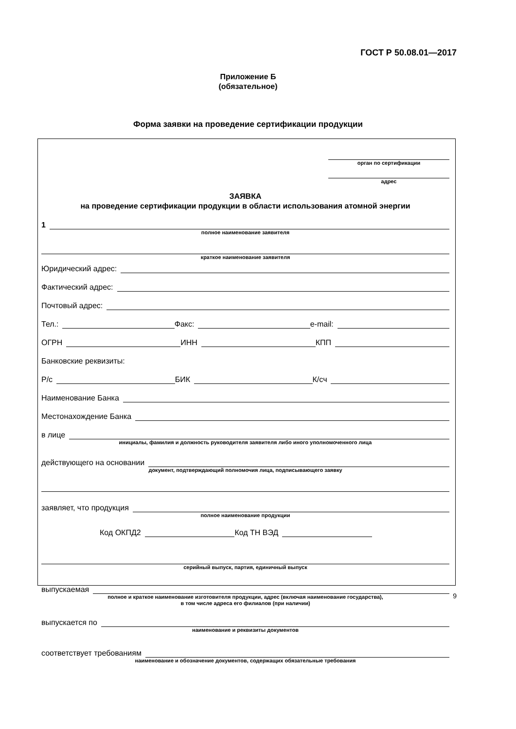ГОСТ Р 50.08.01—2017
Приложение Б
(обязательное)
Форма заявки на проведение сертификации продукции
орган по сертификации
адрес
ЗАЯВКА
на проведение сертификации продукции в области использования атомной энергии
1
полное наименование заявителя
краткое наименование заявителя
Юридический адрес:
Фактический адрес:
Почтовый адрес:
Тел.:
Факс:
e-mail:
ОГРН
ИНН
КПП
Банковские реквизиты:
Р/с
БИК
К/сч
Наименование Банка
Местонахождение Банка
в лице
инициалы, фамилия и должность руководителя заявителя либо иного уполномоченного лица
действующего на основании
документ, подтверждающий полномочия лица, подписывающего заявку
заявляет, что продукция
полное наименование продукции
Код ОКПД2
Код ТН ВЭД
серийный выпуск, партия, единичный выпуск
выпускаемая
полное и краткое наименование изготовителя продукции, адрес (включая наименование государства),
в том числе адреса его филиалов (при наличии)
выпускается по
наименование и реквизиты документов
соответствует требованиям
наименование и обозначение документов, содержащих обязательные требования
9